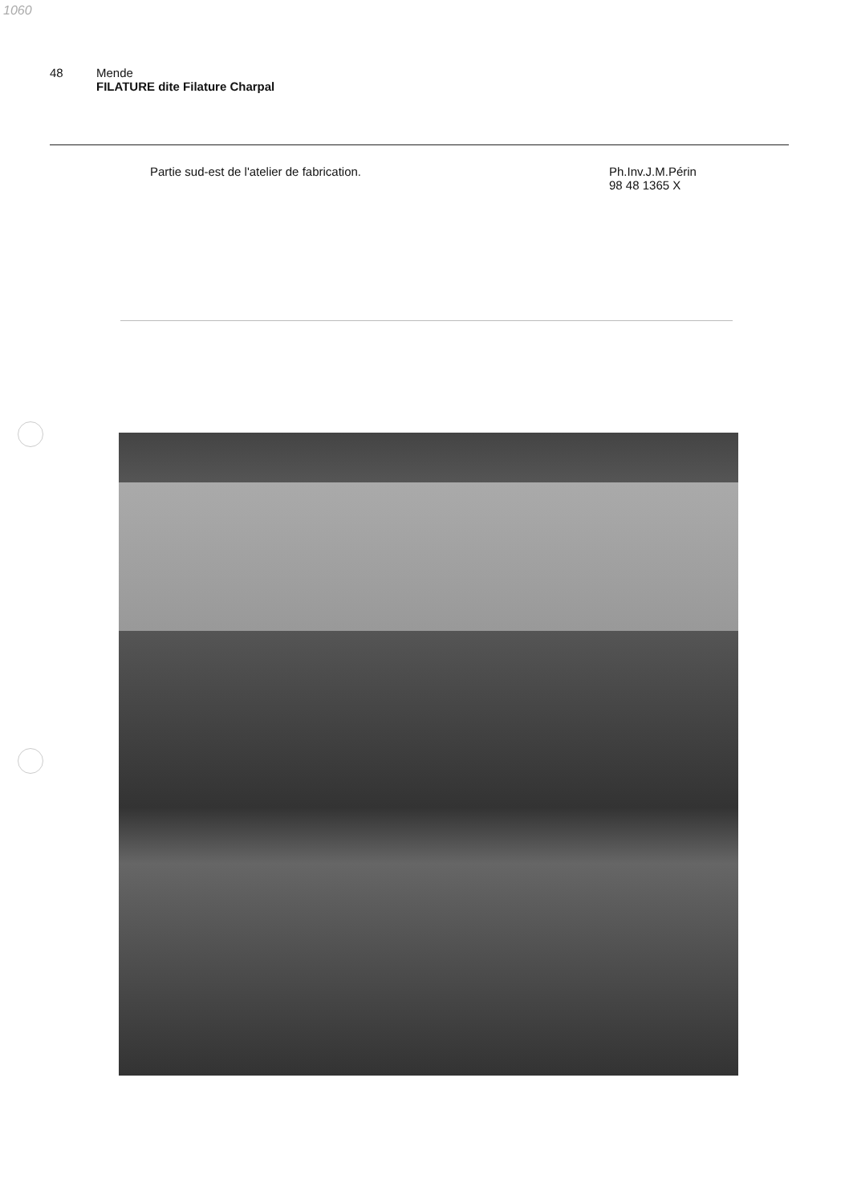1060
48 Mende
FILATURE dite Filature Charpal
Partie sud-est de l'atelier de fabrication. Ph.Inv.J.M.Périn
98 48 1365 X